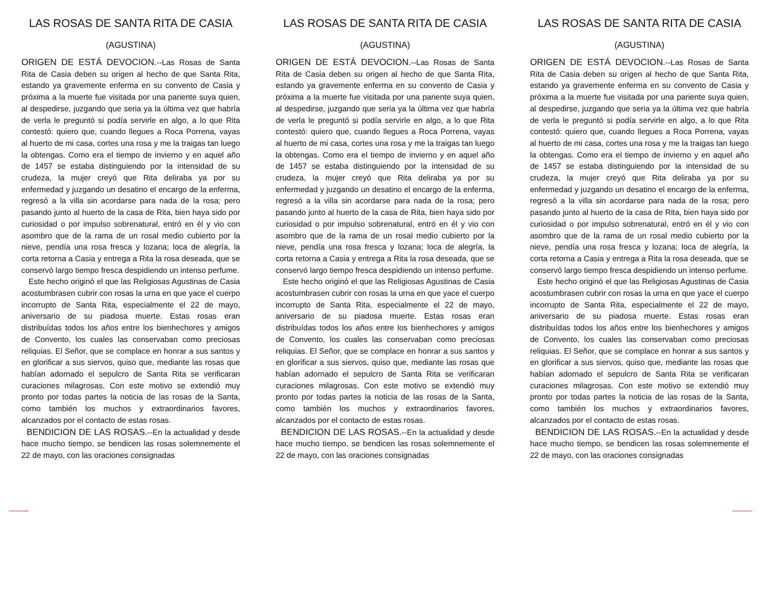LAS ROSAS DE SANTA RITA DE CASIA
(AGUSTINA)
ORIGEN DE ESTÁ DEVOCION.--Las Rosas de Santa Rita de Casia deben su origen al hecho de que Santa Rita, estando ya gravemente enferma en su convento de Casia y próxima a la muerte fue visitada por una pariente suya quien, al despedirse, juzgando que seria ya la última vez que habría de verla le preguntó si podía servirle en algo, a lo que Rita contestó: quiero que, cuando llegues a Roca Porrena, vayas al huerto de mi casa, cortes una rosa y me la traigas tan luego la obtengas. Como era el tiempo de invierno y en aquel año de 1457 se estaba distinguiendo por la intensidad de su crudeza, la mujer creyó que Rita deliraba ya por su enfermedad y juzgando un desatino el encargo de la enferma, regresó a la villa sin acordarse para nada de la rosa; pero pasando junto al huerto de la casa de Rita, bien haya sido por curiosidad o por impulso sobrenatural, entró en él y vio con asombro que de la rama de un rosal medio cubierto por la nieve, pendía una rosa fresca y lozana; loca de alegría, la corta retorna a Casia y entrega a Rita la rosa deseada, que se conservó largo tiempo fresca despidiendo un intenso perfume.
Este hecho originó el que las Religiosas Agustinas de Casia acostumbrasen cubrir con rosas la urna en que yace el cuerpo incorrupto de Santa Rita, especialmente el 22 de mayo, aniversario de su piadosa muerte. Estas rosas eran distribuídas todos los años entre los bienhechores y amigos de Convento, los cuales las conservaban como preciosas reliquias. El Señor, que se complace en honrar a sus santos y en glorificar a sus siervos, quiso que, mediante las rosas que habían adornado el sepulcro de Santa Rita se verificaran curaciones milagrosas. Con este motivo se extendió muy pronto por todas partes la noticia de las rosas de la Santa, como también los muchos y extraordinarios favores, alcanzados por el contacto de estas rosas.
BENDICION DE LAS ROSAS.--En la actualidad y desde hace mucho tiempo, se bendicen las rosas solemnemente el 22 de mayo, con las oraciones consignadas
LAS ROSAS DE SANTA RITA DE CASIA
(AGUSTINA)
ORIGEN DE ESTÁ DEVOCION.--Las Rosas de Santa Rita de Casia deben su origen al hecho de que Santa Rita, estando ya gravemente enferma en su convento de Casia y próxima a la muerte fue visitada por una pariente suya quien, al despedirse, juzgando que seria ya la última vez que habría de verla le preguntó si podía servirle en algo, a lo que Rita contestó: quiero que, cuando llegues a Roca Porrena, vayas al huerto de mi casa, cortes una rosa y me la traigas tan luego la obtengas. Como era el tiempo de invierno y en aquel año de 1457 se estaba distinguiendo por la intensidad de su crudeza, la mujer creyó que Rita deliraba ya por su enfermedad y juzgando un desatino el encargo de la enferma, regresó a la villa sin acordarse para nada de la rosa; pero pasando junto al huerto de la casa de Rita, bien haya sido por curiosidad o por impulso sobrenatural, entró en él y vio con asombro que de la rama de un rosal medio cubierto por la nieve, pendía una rosa fresca y lozana; loca de alegría, la corta retorna a Casia y entrega a Rita la rosa deseada, que se conservó largo tiempo fresca despidiendo un intenso perfume.
Este hecho originó el que las Religiosas Agustinas de Casia acostumbrasen cubrir con rosas la urna en que yace el cuerpo incorrupto de Santa Rita, especialmente el 22 de mayo, aniversario de su piadosa muerte. Estas rosas eran distribuídas todos los años entre los bienhechores y amigos de Convento, los cuales las conservaban como preciosas reliquias. El Señor, que se complace en honrar a sus santos y en glorificar a sus siervos, quiso que, mediante las rosas que habían adornado el sepulcro de Santa Rita se verificaran curaciones milagrosas. Con este motivo se extendió muy pronto por todas partes la noticia de las rosas de la Santa, como también los muchos y extraordinarios favores, alcanzados por el contacto de estas rosas.
BENDICION DE LAS ROSAS.--En la actualidad y desde hace mucho tiempo, se bendicen las rosas solemnemente el 22 de mayo, con las oraciones consignadas
LAS ROSAS DE SANTA RITA DE CASIA
(AGUSTINA)
ORIGEN DE ESTÁ DEVOCION.--Las Rosas de Santa Rita de Casia deben su origen al hecho de que Santa Rita, estando ya gravemente enferma en su convento de Casia y próxima a la muerte fue visitada por una pariente suya quien, al despedirse, juzgando que seria ya la última vez que habría de verla le preguntó si podía servirle en algo, a lo que Rita contestó: quiero que, cuando llegues a Roca Porrena, vayas al huerto de mi casa, cortes una rosa y me la traigas tan luego la obtengas. Como era el tiempo de invierno y en aquel año de 1457 se estaba distinguiendo por la intensidad de su crudeza, la mujer creyó que Rita deliraba ya por su enfermedad y juzgando un desatino el encargo de la enferma, regresó a la villa sin acordarse para nada de la rosa; pero pasando junto al huerto de la casa de Rita, bien haya sido por curiosidad o por impulso sobrenatural, entró en él y vio con asombro que de la rama de un rosal medio cubierto por la nieve, pendía una rosa fresca y lozana; loca de alegría, la corta retorna a Casia y entrega a Rita la rosa deseada, que se conservó largo tiempo fresca despidiendo un intenso perfume.
Este hecho originó el que las Religiosas Agustinas de Casia acostumbrasen cubrir con rosas la urna en que yace el cuerpo incorrupto de Santa Rita, especialmente el 22 de mayo, aniversario de su piadosa muerte. Estas rosas eran distribuídas todos los años entre los bienhechores y amigos de Convento, los cuales las conservaban como preciosas reliquias. El Señor, que se complace en honrar a sus santos y en glorificar a sus siervos, quiso que, mediante las rosas que habían adornado el sepulcro de Santa Rita se verificaran curaciones milagrosas. Con este motivo se extendió muy pronto por todas partes la noticia de las rosas de la Santa, como también los muchos y extraordinarios favores, alcanzados por el contacto de estas rosas.
BENDICION DE LAS ROSAS.--En la actualidad y desde hace mucho tiempo, se bendicen las rosas solemnemente el 22 de mayo, con las oraciones consignadas